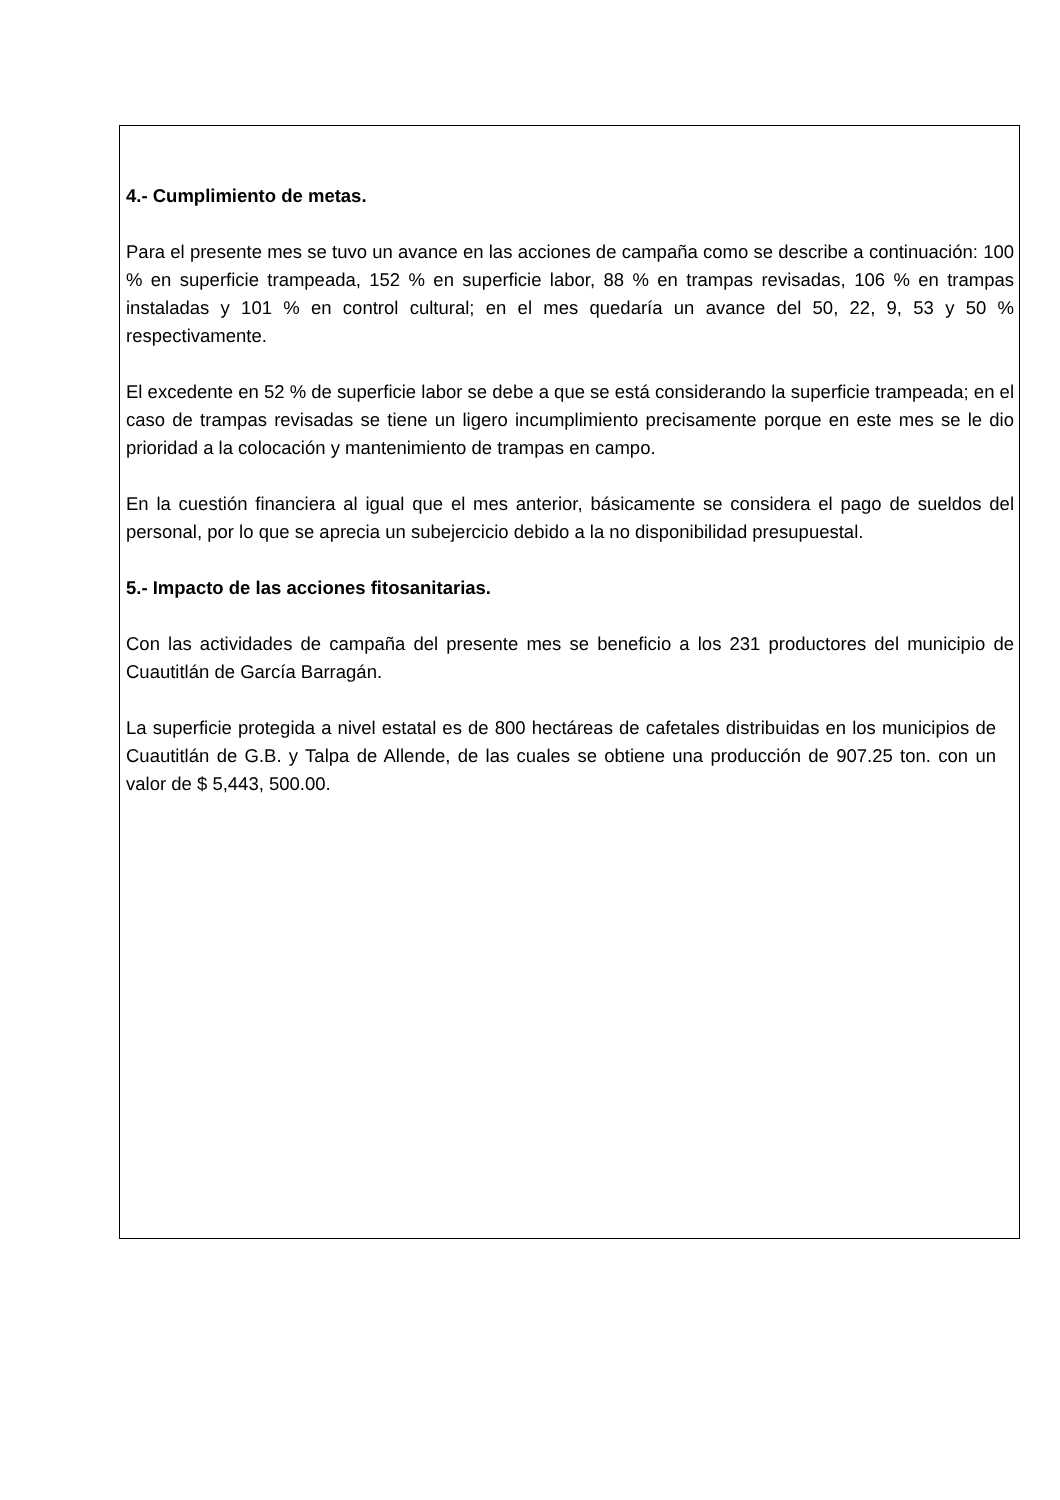4.- Cumplimiento de metas.
Para el presente mes se tuvo un avance en las acciones de campaña como se describe a continuación: 100 % en superficie trampeada, 152 % en superficie labor, 88 % en trampas revisadas, 106 % en trampas instaladas y 101 % en control cultural; en el mes quedaría un avance del 50, 22, 9, 53 y 50 % respectivamente.
El excedente en 52 % de superficie labor se debe a que se está considerando la superficie trampeada; en el caso de trampas revisadas se tiene un ligero incumplimiento precisamente porque en este mes se le dio prioridad a la colocación y mantenimiento de trampas en campo.
En la cuestión financiera al igual que el mes anterior, básicamente se considera el pago de sueldos del personal, por lo que se aprecia un subejercicio debido a la no disponibilidad presupuestal.
5.- Impacto de las acciones fitosanitarias.
Con las actividades de campaña del presente mes se beneficio a los 231 productores del municipio de Cuautitlán de García Barragán.
La superficie protegida a nivel estatal es de 800 hectáreas de cafetales distribuidas en los municipios de Cuautitlán de G.B. y Talpa de Allende, de las cuales se obtiene una producción de 907.25 ton. con un valor de $ 5,443, 500.00.